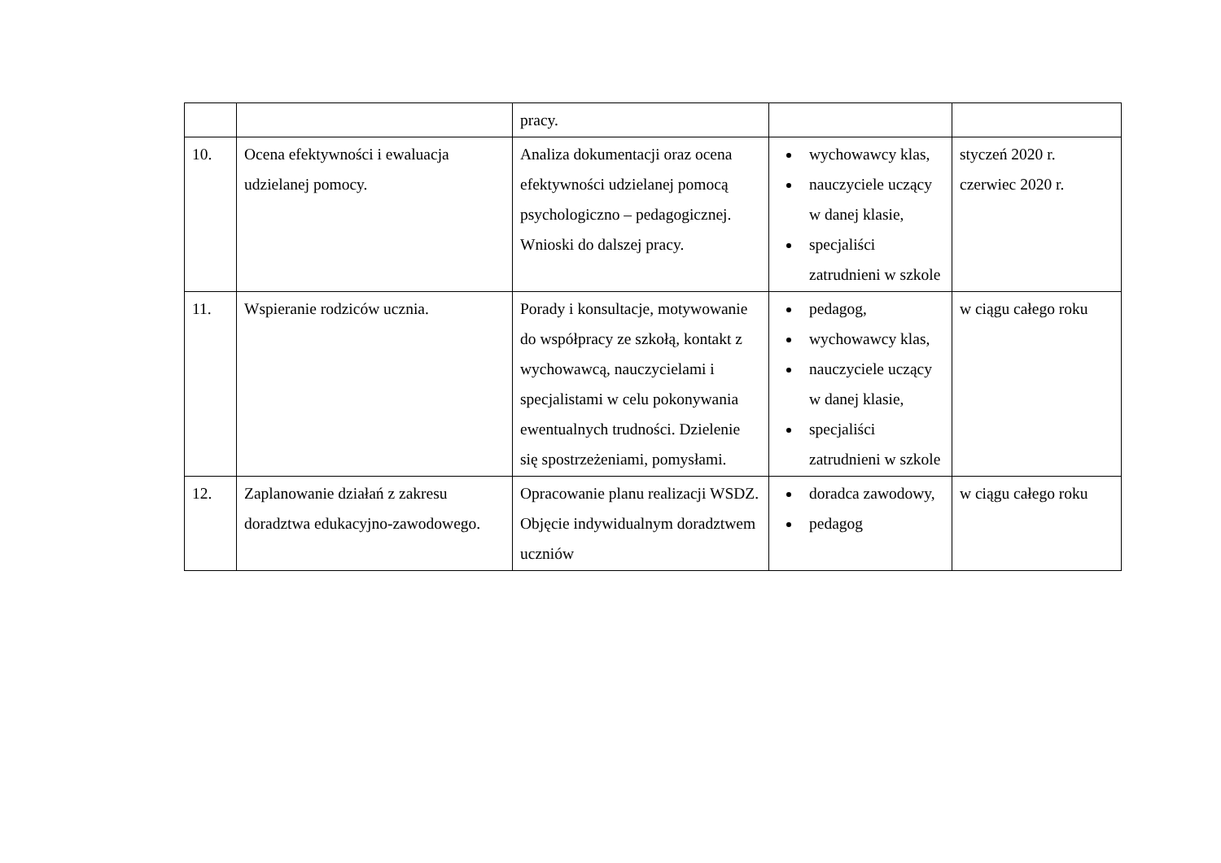| | | pracy. | | |
| 10. | Ocena efektywności i ewaluacja udzielanej pomocy. | Analiza dokumentacji oraz ocena efektywności udzielanej pomocą psychologiczno – pedagogicznej. Wnioski do dalszej pracy. | wychowawcy klas, nauczyciele uczący w danej klasie, specjaliści zatrudnieni w szkole | styczeń 2020 r. czerwiec 2020 r. |
| 11. | Wspieranie rodziców ucznia. | Porady i konsultacje, motywowanie do współpracy ze szkołą, kontakt z wychowawcą, nauczycielami i specjalistami w celu pokonywania ewentualnych trudności. Dzielenie się spostrzeżeniami, pomysłami. | pedagog, wychowawcy klas, nauczyciele uczący w danej klasie, specjaliści zatrudnieni w szkole | w ciągu całego roku |
| 12. | Zaplanowanie działań z zakresu doradztwa edukacyjno-zawodowego. | Opracowanie planu realizacji WSDZ. Objęcie indywidualnym doradztwem uczniów | doradca zawodowy, pedagog | w ciągu całego roku |